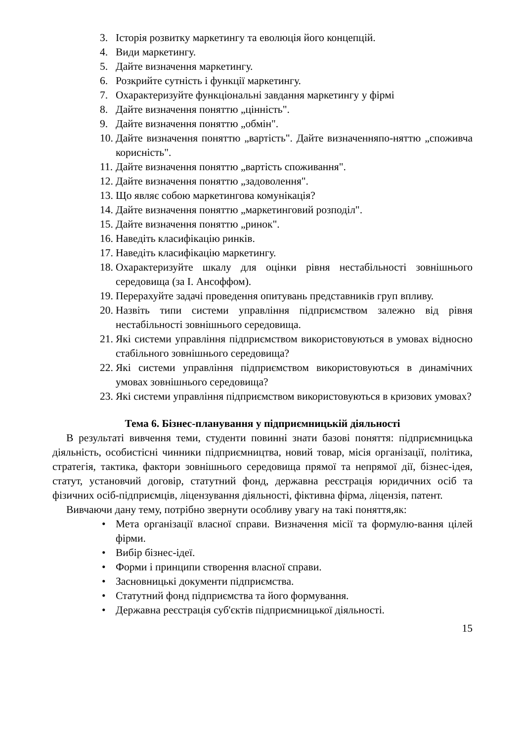3. Історія розвитку маркетингу та еволюція його концепцій.
4. Види маркетингу.
5. Дайте визначення маркетингу.
6. Розкрийте сутність і функції маркетингу.
7. Охарактеризуйте функціональні завдання маркетингу у фірмі
8. Дайте визначення поняттю „цінність".
9. Дайте визначення поняттю „обмін".
10. Дайте визначення поняттю „вартість". Дайте визначенняпо-няттю „споживча корисність".
11. Дайте визначення поняттю „вартість споживання".
12. Дайте визначення поняттю „задоволення".
13. Що являє собою маркетингова комунікація?
14. Дайте визначення поняттю „маркетинговий розподіл".
15. Дайте визначення поняттю „ринок".
16. Наведіть класифікацію ринків.
17. Наведіть класифікацію маркетингу.
18. Охарактеризуйте шкалу для оцінки рівня нестабільності зовнішнього середовища (за І. Ансоффом).
19. Перерахуйте задачі проведення опитувань представників груп впливу.
20. Назвіть типи системи управління підприємством залежно від рівня нестабільності зовнішнього середовища.
21. Які системи управління підприємством використовуються в умовах відносно стабільного зовнішнього середовища?
22. Які системи управління підприємством використовуються в динамічних умовах зовнішнього середовища?
23. Які системи управління підприємством використовуються в кризових умовах?
Тема 6. Бізнес-планування у підприємницькій діяльності
В результаті вивчення теми, студенти повинні знати базові поняття: підприємницька діяльність, особистісні чинники підприємництва, новий товар, місія організації, політика, стратегія, тактика, фактори зовнішнього середовища прямої та непрямої дії, бізнес-ідея, статут, установчий договір, статутний фонд, державна реєстрація юридичних осіб та фізичних осіб-підприємців, ліцензування діяльності, фіктивна фірма, ліцензія, патент.
Вивчаючи дану тему, потрібно звернути особливу увагу на такі поняття,як:
• Мета організації власної справи. Визначення місії та формулю-вання цілей фірми.
• Вибір бізнес-ідеї.
• Форми і принципи створення власної справи.
• Засновницькі документи підприємства.
• Статутний фонд підприємства та його формування.
• Державна реєстрація суб'єктів підприємницької діяльності.
15